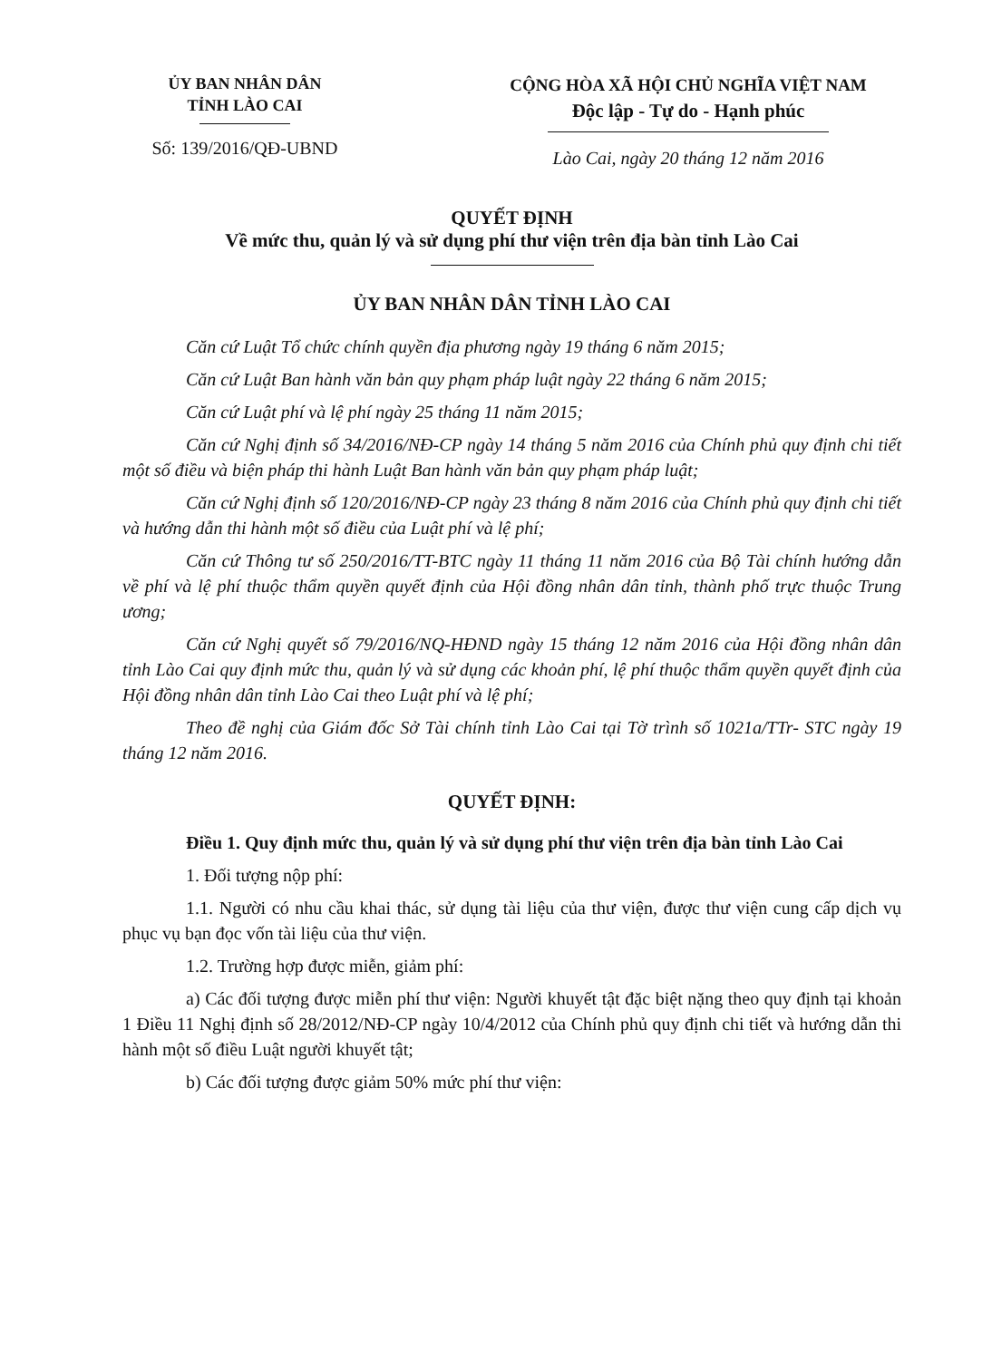ỦY BAN NHÂN DÂN
TỈNH LÀO CAI
Số: 139/2016/QĐ-UBND
CỘNG HÒA XÃ HỘI CHỦ NGHĨA VIỆT NAM
Độc lập - Tự do - Hạnh phúc
Lào Cai, ngày 20 tháng 12 năm 2016
QUYẾT ĐỊNH
Về mức thu, quản lý và sử dụng phí thư viện trên địa bàn tỉnh Lào Cai
ỦY BAN NHÂN DÂN TỈNH LÀO CAI
Căn cứ Luật Tổ chức chính quyền địa phương ngày 19 tháng 6 năm 2015;
Căn cứ Luật Ban hành văn bản quy phạm pháp luật ngày 22 tháng 6 năm 2015;
Căn cứ Luật phí và lệ phí ngày 25 tháng 11 năm 2015;
Căn cứ Nghị định số 34/2016/NĐ-CP ngày 14 tháng 5 năm 2016 của Chính phủ quy định chi tiết một số điều và biện pháp thi hành Luật Ban hành văn bản quy phạm pháp luật;
Căn cứ Nghị định số 120/2016/NĐ-CP ngày 23 tháng 8 năm 2016 của Chính phủ quy định chi tiết và hướng dẫn thi hành một số điều của Luật phí và lệ phí;
Căn cứ Thông tư số 250/2016/TT-BTC ngày 11 tháng 11 năm 2016 của Bộ Tài chính hướng dẫn về phí và lệ phí thuộc thẩm quyền quyết định của Hội đồng nhân dân tỉnh, thành phố trực thuộc Trung ương;
Căn cứ Nghị quyết số 79/2016/NQ-HĐND ngày 15 tháng 12 năm 2016 của Hội đồng nhân dân tỉnh Lào Cai quy định mức thu, quản lý và sử dụng các khoản phí, lệ phí thuộc thẩm quyền quyết định của Hội đồng nhân dân tỉnh Lào Cai theo Luật phí và lệ phí;
Theo đề nghị của Giám đốc Sở Tài chính tỉnh Lào Cai tại Tờ trình số 1021a/TTr- STC ngày 19 tháng 12 năm 2016.
QUYẾT ĐỊNH:
Điều 1. Quy định mức thu, quản lý và sử dụng phí thư viện trên địa bàn tỉnh Lào Cai
1. Đối tượng nộp phí:
1.1. Người có nhu cầu khai thác, sử dụng tài liệu của thư viện, được thư viện cung cấp dịch vụ phục vụ bạn đọc vốn tài liệu của thư viện.
1.2. Trường hợp được miễn, giảm phí:
a) Các đối tượng được miễn phí thư viện: Người khuyết tật đặc biệt nặng theo quy định tại khoản 1 Điều 11 Nghị định số 28/2012/NĐ-CP ngày 10/4/2012 của Chính phủ quy định chi tiết và hướng dẫn thi hành một số điều Luật người khuyết tật;
b) Các đối tượng được giảm 50% mức phí thư viện: